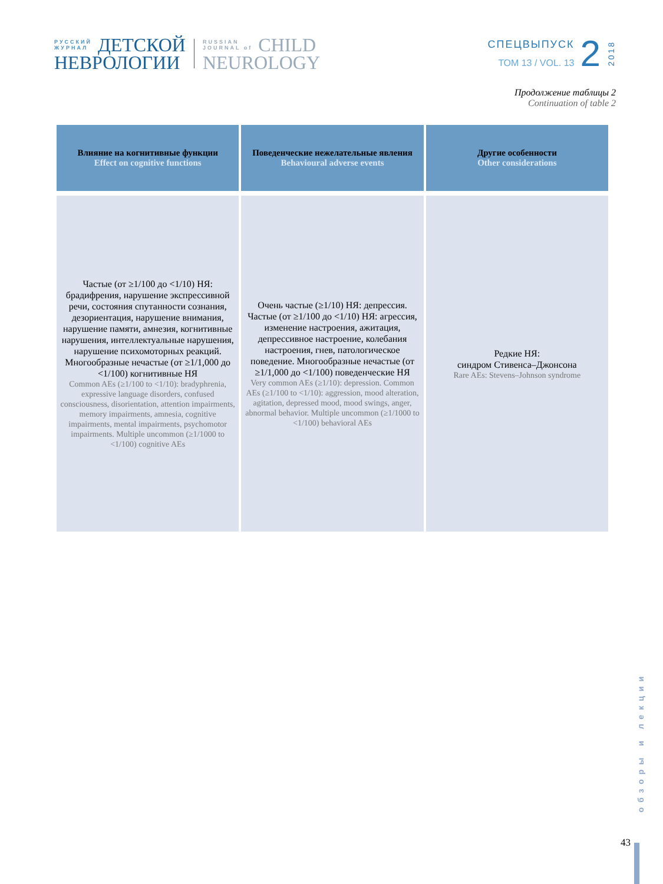РУССКИЙ
ЖУРНАЛ
ДЕТСКОЙ
НЕВРОЛОГИИ
RUSSIAN
JOURNAL of
CHILD
NEUROLOGY
СПЕЦВЫПУСК
ТОМ 13 / VOL. 13
2
2018
Продолжение таблицы 2
Continuation of table 2
| Влияние на когнитивные функции Effect on cognitive functions | Поведенческие нежелательные явления Behavioural adverse events | Другие особенности Other considerations |
| --- | --- | --- |
| Частые (от ≥1/100 до <1/10) НЯ: брадифрения, нарушение экспрессивной речи, состояния спутанности сознания, дезориентация, нарушение внимания, нарушение памяти, амнезия, когнитивные нарушения, интеллектуальные нарушения, нарушение психомоторных реакций. Многообразные нечастые (от ≥1/1,000 до <1/100) когнитивные НЯ Common AEs (≥1/100 to <1/10): bradyphrenia, expressive language disorders, confused consciousness, disorientation, attention impairments, memory impairments, amnesia, cognitive impairments, mental impairments, psychomotor impairments. Multiple uncommon (≥1/1000 to <1/100) cognitive AEs | Очень частые (≥1/10) НЯ: депрессия. Частые (от ≥1/100 до <1/10) НЯ: агрессия, изменение настроения, ажитация, депрессивное настроение, колебания настроения, гнев, патологическое поведение. Многообразные нечастые (от ≥1/1,000 до <1/100) поведенческие НЯ Very common AEs (≥1/10): depression. Common AEs (≥1/100 to <1/10): aggression, mood alteration, agitation, depressed mood, mood swings, anger, abnormal behavior. Multiple uncommon (≥1/1000 to <1/100) behavioral AEs | Редкие НЯ: синдром Стивенса–Джонсона Rare AEs: Stevens–Johnson syndrome |
обзоры и лекции
43